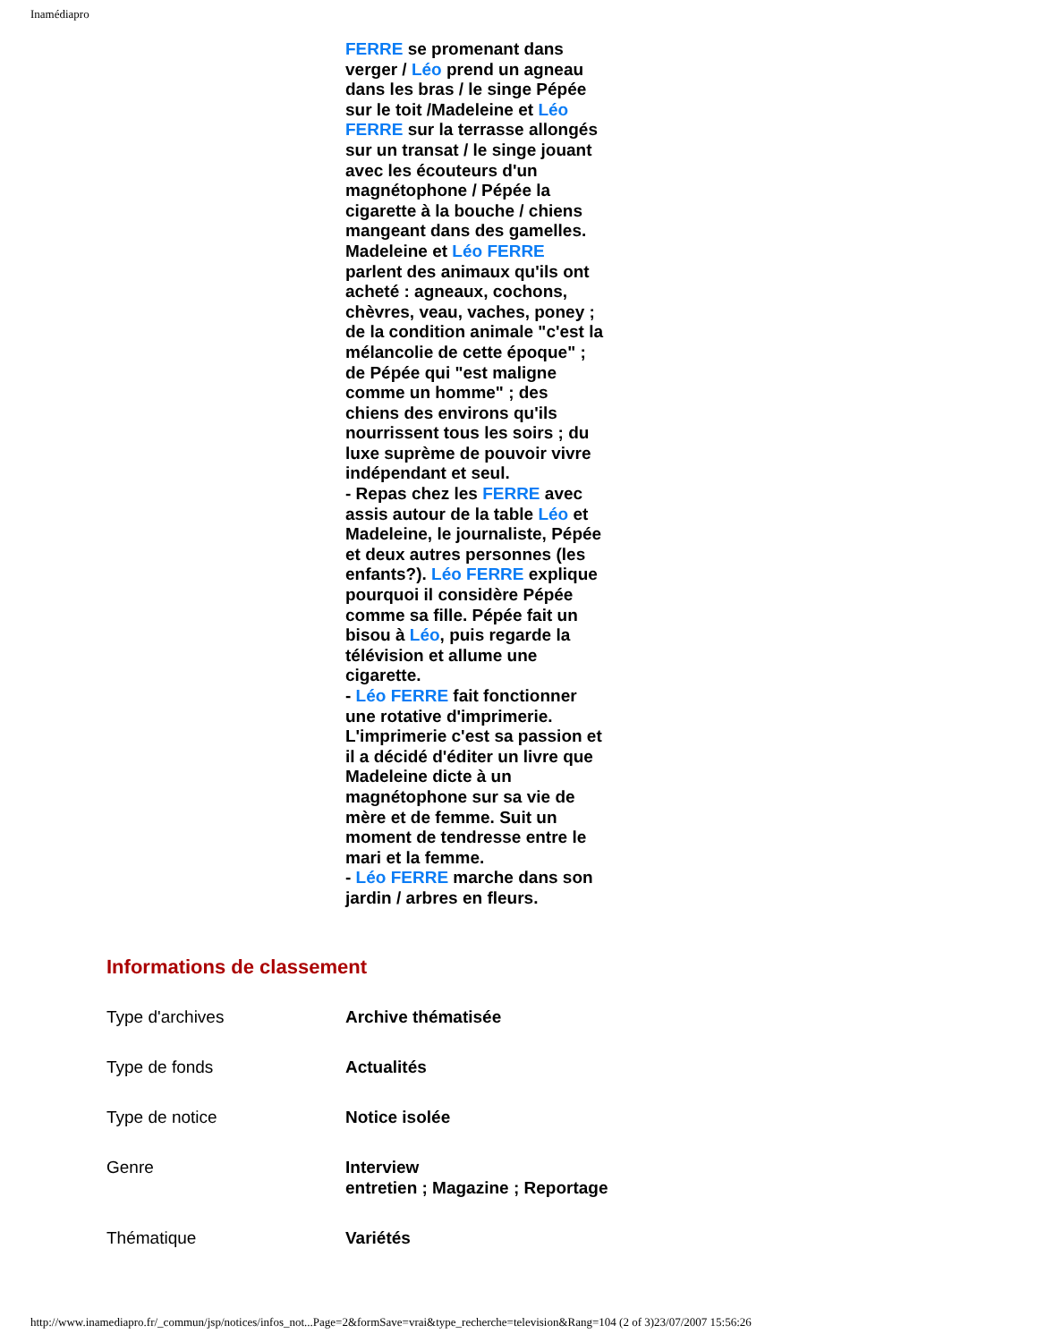Inamédiapro
FERRE se promenant dans verger / Léo prend un agneau dans les bras / le singe Pépée sur le toit /Madeleine et Léo FERRE sur la terrasse allongés sur un transat / le singe jouant avec les écouteurs d'un magnétophone / Pépée la cigarette à la bouche / chiens mangeant dans des gamelles. Madeleine et Léo FERRE parlent des animaux qu'ils ont acheté : agneaux, cochons, chèvres, veau, vaches, poney ; de la condition animale "c'est la mélancolie de cette époque" ; de Pépée qui "est maligne comme un homme" ; des chiens des environs qu'ils nourrissent tous les soirs ; du luxe suprème de pouvoir vivre indépendant et seul.
- Repas chez les FERRE avec assis autour de la table Léo et Madeleine, le journaliste, Pépée et deux autres personnes (les enfants?). Léo FERRE explique pourquoi il considère Pépée comme sa fille. Pépée fait un bisou à Léo, puis regarde la télévision et allume une cigarette.
- Léo FERRE fait fonctionner une rotative d'imprimerie. L'imprimerie c'est sa passion et il a décidé d'éditer un livre que Madeleine dicte à un magnétophone sur sa vie de mère et de femme. Suit un moment de tendresse entre le mari et la femme.
- Léo FERRE marche dans son jardin / arbres en fleurs.
Informations de classement
| Type d'archives | Archive thématisée |
| Type de fonds | Actualités |
| Type de notice | Notice isolée |
| Genre | Interview entretien ; Magazine ; Reportage |
| Thématique | Variétés |
http://www.inamediapro.fr/_commun/jsp/notices/infos_not...Page=2&formSave=vrai&type_recherche=television&Rang=104 (2 of 3)23/07/2007 15:56:26